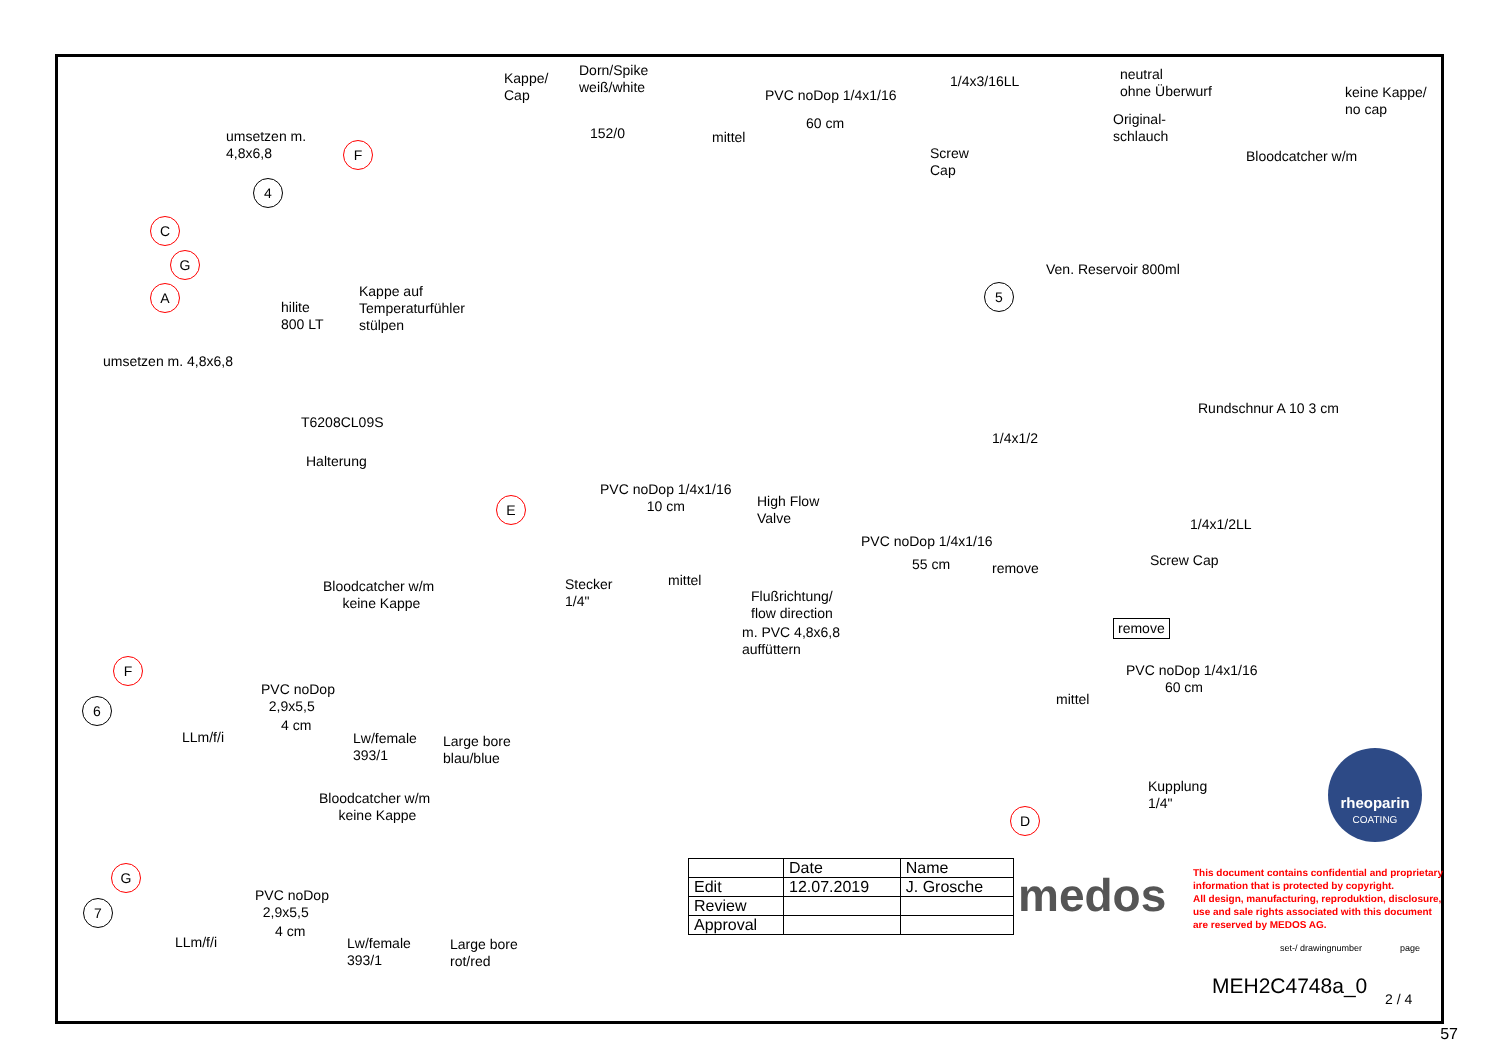Kappe/
Cap
Dorn/Spike
weiß/white
152/0 mittel
PVC noDop 1/4x1/16
60 cm
1/4x3/16LL
Screw
Cap
neutral
ohne Überwurf
Original-
schlauch
keine Kappe/
no cap
Bloodcatcher w/m
umsetzen m.
4,8x6,8
F
4
C
G
A
hilite
800 LT
Kappe auf
Temperaturfühler
stülpen
umsetzen m. 4,8x6,8
T6208CL09S
Halterung
Ven. Reservoir 800ml
5
Rundschnur A 10 3 cm
1/4x1/2
PVC noDop 1/4x1/16
10 cm
E
High Flow
Valve
PVC noDop 1/4x1/16
55 cm remove
1/4x1/2LL
Screw Cap
Stecker
1/4"
mittel
Flußrichtung/
flow direction
m. PVC 4,8x6,8
auffüttern
remove
PVC noDop 1/4x1/16
60 cm
mittel
Kupplung
1/4"
D
Bloodcatcher w/m
keine Kappe
F
6
PVC noDop
2,9x5,5
4 cm
LLm/f/i
Lw/female
393/1
Large bore
blau/blue
Bloodcatcher w/m
keine Kappe
G
7
PVC noDop
2,9x5,5
4 cm
LLm/f/i
Lw/female
393/1
Large bore
rot/red
rheoparin
COATING
| | Date | Name |
| Edit | 12.07.2019 | J. Grosche |
| Review | | |
| Approval | | |
medos
This document contains confidential and proprietary
information that is protected by copyright.
All design, manufacturing, reproduktion, disclosure,
use and sale rights associated with this document
are reserved by MEDOS AG.
set-/ drawingnumber page
MEH2C4748a_0
2 / 4
57